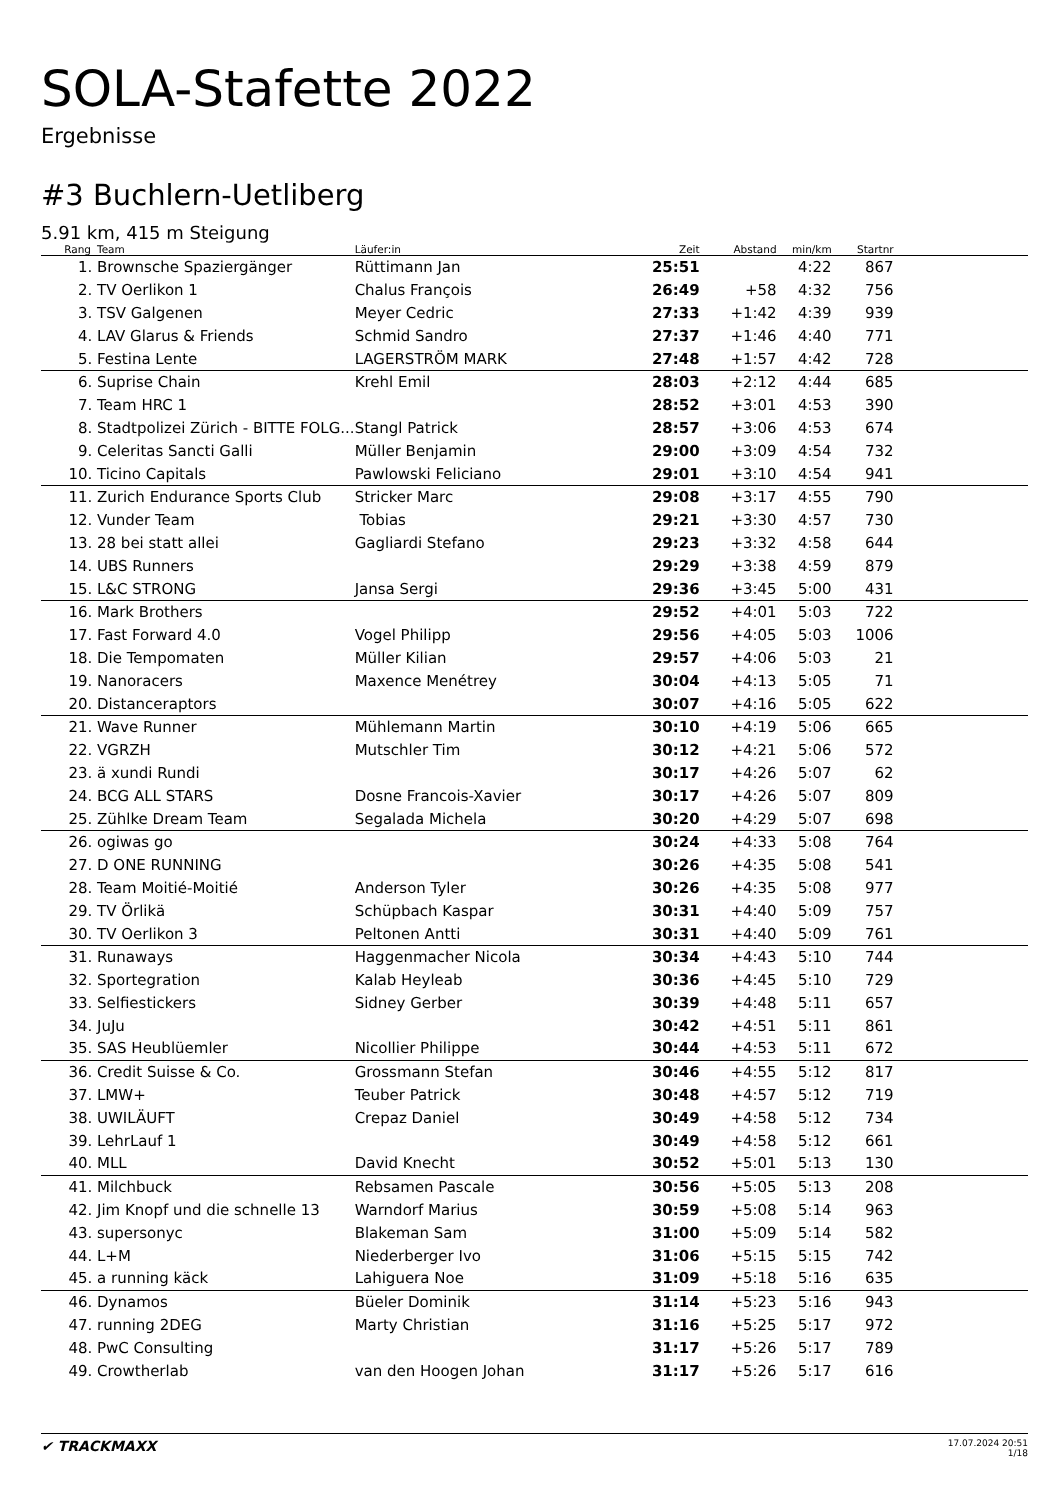SOLA-Stafette 2022
Ergebnisse
#3 Buchlern-Uetliberg
5.91 km, 415 m Steigung
| Rang | Team | Läufer:in | Zeit | Abstand | min/km | Startnr | |
| --- | --- | --- | --- | --- | --- | --- | --- |
| 1. | Brownsche Spaziergänger | Rüttimann Jan | 25:51 | | 4:22 | 867 | |
| 2. | TV Oerlikon 1 | Chalus François | 26:49 | +58 | 4:32 | 756 | |
| 3. | TSV Galgenen | Meyer Cedric | 27:33 | +1:42 | 4:39 | 939 | |
| 4. | LAV Glarus & Friends | Schmid Sandro | 27:37 | +1:46 | 4:40 | 771 | |
| 5. | Festina Lente | LAGERSTRÖM MARK | 27:48 | +1:57 | 4:42 | 728 | |
| 6. | Suprise Chain | Krehl Emil | 28:03 | +2:12 | 4:44 | 685 | |
| 7. | Team HRC 1 | | 28:52 | +3:01 | 4:53 | 390 | |
| 8. | Stadtpolizei Zürich - BITTE FOLG... | Stangl Patrick | 28:57 | +3:06 | 4:53 | 674 | |
| 9. | Celeritas Sancti Galli | Müller Benjamin | 29:00 | +3:09 | 4:54 | 732 | |
| 10. | Ticino Capitals | Pawlowski Feliciano | 29:01 | +3:10 | 4:54 | 941 | |
| 11. | Zurich Endurance Sports Club | Stricker Marc | 29:08 | +3:17 | 4:55 | 790 | |
| 12. | Vunder Team | Tobias | 29:21 | +3:30 | 4:57 | 730 | |
| 13. | 28 bei statt allei | Gagliardi Stefano | 29:23 | +3:32 | 4:58 | 644 | |
| 14. | UBS Runners | | 29:29 | +3:38 | 4:59 | 879 | |
| 15. | L&C STRONG | Jansa Sergi | 29:36 | +3:45 | 5:00 | 431 | |
| 16. | Mark Brothers | | 29:52 | +4:01 | 5:03 | 722 | |
| 17. | Fast Forward 4.0 | Vogel Philipp | 29:56 | +4:05 | 5:03 | 1006 | |
| 18. | Die Tempomaten | Müller Kilian | 29:57 | +4:06 | 5:03 | 21 | |
| 19. | Nanoracers | Maxence Menétrey | 30:04 | +4:13 | 5:05 | 71 | |
| 20. | Distanceraptors | | 30:07 | +4:16 | 5:05 | 622 | |
| 21. | Wave Runner | Mühlemann Martin | 30:10 | +4:19 | 5:06 | 665 | |
| 22. | VGRZH | Mutschler Tim | 30:12 | +4:21 | 5:06 | 572 | |
| 23. | ä xundi Rundi | | 30:17 | +4:26 | 5:07 | 62 | |
| 24. | BCG ALL STARS | Dosne Francois-Xavier | 30:17 | +4:26 | 5:07 | 809 | |
| 25. | Zühlke Dream Team | Segalada Michela | 30:20 | +4:29 | 5:07 | 698 | |
| 26. | ogiwas go | | 30:24 | +4:33 | 5:08 | 764 | |
| 27. | D ONE RUNNING | | 30:26 | +4:35 | 5:08 | 541 | |
| 28. | Team Moitié-Moitié | Anderson Tyler | 30:26 | +4:35 | 5:08 | 977 | |
| 29. | TV Örlikä | Schüpbach Kaspar | 30:31 | +4:40 | 5:09 | 757 | |
| 30. | TV Oerlikon 3 | Peltonen Antti | 30:31 | +4:40 | 5:09 | 761 | |
| 31. | Runaways | Haggenmacher Nicola | 30:34 | +4:43 | 5:10 | 744 | |
| 32. | Sportegration | Kalab Heyleab | 30:36 | +4:45 | 5:10 | 729 | |
| 33. | Selfiestickers | Sidney Gerber | 30:39 | +4:48 | 5:11 | 657 | |
| 34. | JuJu | | 30:42 | +4:51 | 5:11 | 861 | |
| 35. | SAS Heublüemler | Nicollier Philippe | 30:44 | +4:53 | 5:11 | 672 | |
| 36. | Credit Suisse & Co. | Grossmann Stefan | 30:46 | +4:55 | 5:12 | 817 | |
| 37. | LMW+ | Teuber Patrick | 30:48 | +4:57 | 5:12 | 719 | |
| 38. | UWILÄUFT | Crepaz Daniel | 30:49 | +4:58 | 5:12 | 734 | |
| 39. | LehrLauf 1 | | 30:49 | +4:58 | 5:12 | 661 | |
| 40. | MLL | David Knecht | 30:52 | +5:01 | 5:13 | 130 | |
| 41. | Milchbuck | Rebsamen Pascale | 30:56 | +5:05 | 5:13 | 208 | |
| 42. | Jim Knopf und die schnelle 13 | Warndorf Marius | 30:59 | +5:08 | 5:14 | 963 | |
| 43. | supersonyc | Blakeman Sam | 31:00 | +5:09 | 5:14 | 582 | |
| 44. | L+M | Niederberger Ivo | 31:06 | +5:15 | 5:15 | 742 | |
| 45. | a running käck | Lahiguera Noe | 31:09 | +5:18 | 5:16 | 635 | |
| 46. | Dynamos | Büeler Dominik | 31:14 | +5:23 | 5:16 | 943 | |
| 47. | running 2DEG | Marty Christian | 31:16 | +5:25 | 5:17 | 972 | |
| 48. | PwC Consulting | | 31:17 | +5:26 | 5:17 | 789 | |
| 49. | Crowtherlab | van den Hoogen Johan | 31:17 | +5:26 | 5:17 | 616 | |
✔ TRACKMAXX
17.07.2024 20:51
1/18